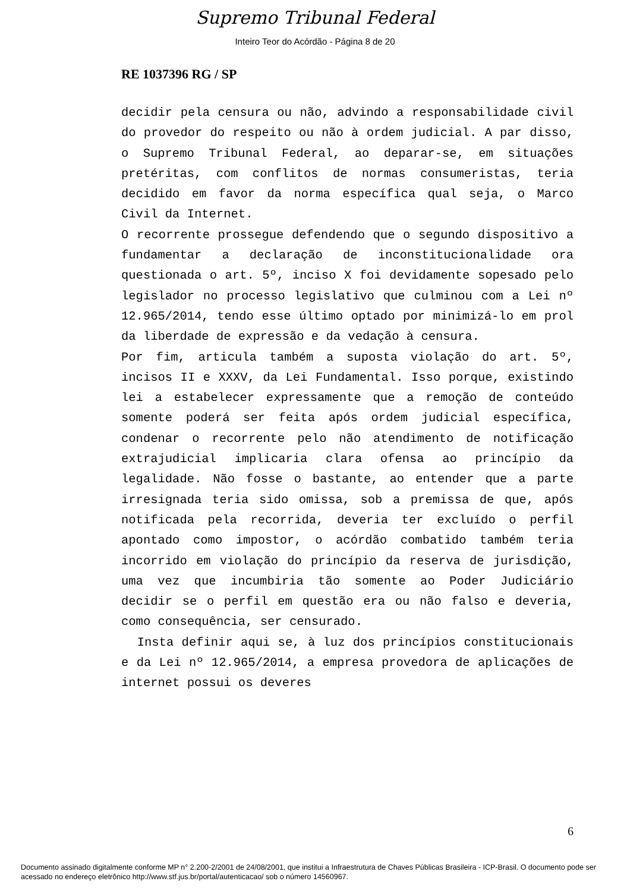Supremo Tribunal Federal
Inteiro Teor do Acórdão - Página 8 de 20
RE 1037396 RG / SP
decidir pela censura ou não, advindo a responsabilidade civil do provedor do respeito ou não à ordem judicial. A par disso, o Supremo Tribunal Federal, ao deparar-se, em situações pretéritas, com conflitos de normas consumeristas, teria decidido em favor da norma específica qual seja, o Marco Civil da Internet.
O recorrente prossegue defendendo que o segundo dispositivo a fundamentar a declaração de inconstitucionalidade ora questionada o art. 5º, inciso X foi devidamente sopesado pelo legislador no processo legislativo que culminou com a Lei nº 12.965/2014, tendo esse último optado por minimizá-lo em prol da liberdade de expressão e da vedação à censura.
Por fim, articula também a suposta violação do art. 5º, incisos II e XXXV, da Lei Fundamental. Isso porque, existindo lei a estabelecer expressamente que a remoção de conteúdo somente poderá ser feita após ordem judicial específica, condenar o recorrente pelo não atendimento de notificação extrajudicial implicaria clara ofensa ao princípio da legalidade. Não fosse o bastante, ao entender que a parte irresignada teria sido omissa, sob a premissa de que, após notificada pela recorrida, deveria ter excluído o perfil apontado como impostor, o acórdão combatido também teria incorrido em violação do princípio da reserva de jurisdição, uma vez que incumbiria tão somente ao Poder Judiciário decidir se o perfil em questão era ou não falso e deveria, como consequência, ser censurado.
Insta definir aqui se, à luz dos princípios constitucionais e da Lei nº 12.965/2014, a empresa provedora de aplicações de internet possui os deveres
6
Documento assinado digitalmente conforme MP n° 2.200-2/2001 de 24/08/2001, que institui a Infraestrutura de Chaves Públicas Brasileira - ICP-Brasil. O documento pode ser acessado no endereço eletrônico http://www.stf.jus.br/portal/autenticacao/ sob o número 14560967.